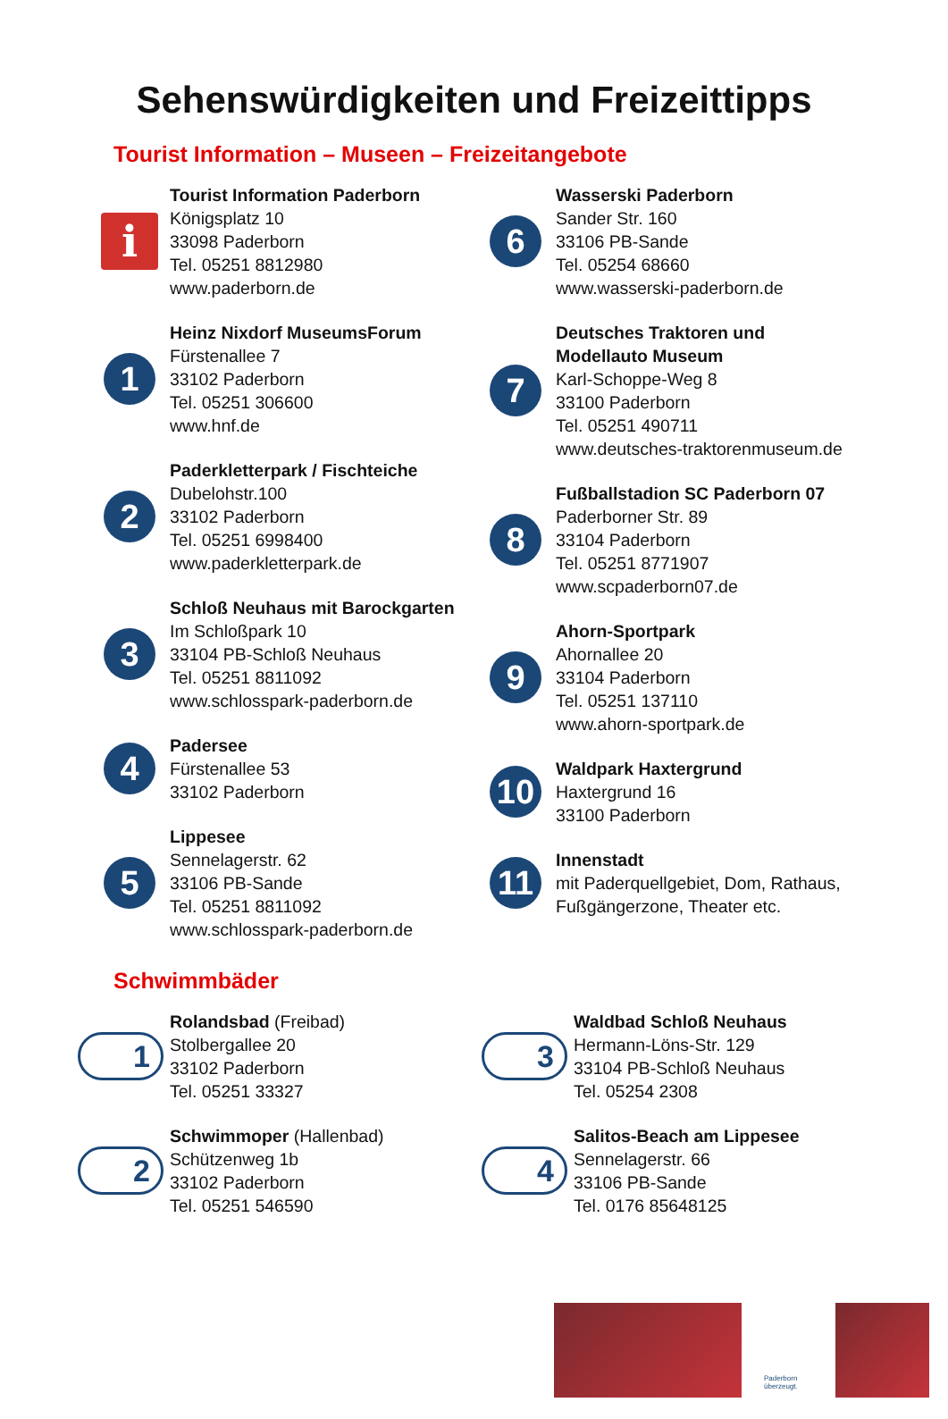Sehenswürdigkeiten und Freizeittipps
Tourist Information – Museen – Freizeitangebote
i
Tourist Information Paderborn
Königsplatz 10
33098 Paderborn
Tel. 05251 8812980
www.paderborn.de
1
Heinz Nixdorf MuseumsForum
Fürstenallee 7
33102 Paderborn
Tel. 05251 306600
www.hnf.de
2
Paderkletterpark / Fischteiche
Dubelohstr.100
33102 Paderborn
Tel. 05251 6998400
www.paderkletterpark.de
3
Schloß Neuhaus mit Barockgarten
Im Schloßpark 10
33104 PB-Schloß Neuhaus
Tel. 05251 8811092
www.schlosspark-paderborn.de
4
Padersee
Fürstenallee 53
33102 Paderborn
5
Lippesee
Sennelagerstr. 62
33106 PB-Sande
Tel. 05251 8811092
www.schlosspark-paderborn.de
6
Wasserski Paderborn
Sander Str. 160
33106 PB-Sande
Tel. 05254 68660
www.wasserski-paderborn.de
7
Deutsches Traktoren und
Modellauto Museum
Karl-Schoppe-Weg 8
33100 Paderborn
Tel. 05251 490711
www.deutsches-traktorenmuseum.de
8
Fußballstadion SC Paderborn 07
Paderborner Str. 89
33104 Paderborn
Tel. 05251 8771907
www.scpaderborn07.de
9
Ahorn-Sportpark
Ahornallee 20
33104 Paderborn
Tel. 05251 137110
www.ahorn-sportpark.de
10
Waldpark Haxtergrund
Haxtergrund 16
33100 Paderborn
11
Innenstadt
mit Paderquellgebiet, Dom, Rathaus,
Fußgängerzone, Theater etc.
Schwimmbäder
1
Rolandsbad (Freibad)
Stolbergallee 20
33102 Paderborn
Tel. 05251 33327
2
Schwimmoper (Hallenbad)
Schützenweg 1b
33102 Paderborn
Tel. 05251 546590
3
Waldbad Schloß Neuhaus
Hermann-Löns-Str. 129
33104 PB-Schloß Neuhaus
Tel. 05254 2308
4
Salitos-Beach am Lippesee
Sennelagerstr. 66
33106 PB-Sande
Tel. 0176 85648125
Paderborn
überzeugt.